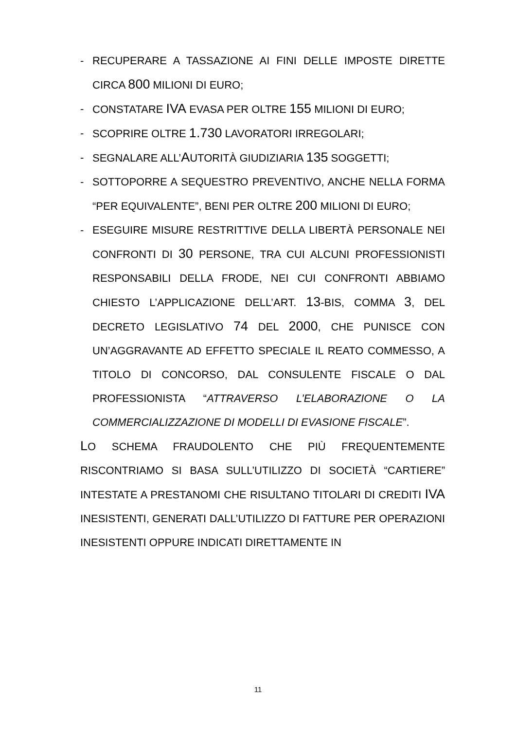- RECUPERARE A TASSAZIONE AI FINI DELLE IMPOSTE DIRETTE CIRCA 800 MILIONI DI EURO;
- CONSTATARE IVA EVASA PER OLTRE 155 MILIONI DI EURO;
- SCOPRIRE OLTRE 1.730 LAVORATORI IRREGOLARI;
- SEGNALARE ALL’AUTORITÀ GIUDIZIARIA 135 SOGGETTI;
- SOTTOPORRE A SEQUESTRO PREVENTIVO, ANCHE NELLA FORMA “PER EQUIVALENTE”, BENI PER OLTRE 200 MILIONI DI EURO;
- ESEGUIRE MISURE RESTRITTIVE DELLA LIBERTÀ PERSONALE NEI CONFRONTI DI 30 PERSONE, TRA CUI ALCUNI PROFESSIONISTI RESPONSABILI DELLA FRODE, NEI CUI CONFRONTI ABBIAMO CHIESTO L’APPLICAZIONE DELL’ART. 13-BIS, COMMA 3, DEL DECRETO LEGISLATIVO 74 DEL 2000, CHE PUNISCE CON UN’AGGRAVANTE AD EFFETTO SPECIALE IL REATO COMMESSO, A TITOLO DI CONCORSO, DAL CONSULENTE FISCALE O DAL PROFESSIONISTA “ATTRAVERSO L’ELABORAZIONE O LA COMMERCIALIZZAZIONE DI MODELLI DI EVASIONE FISCALE”.
LO SCHEMA FRAUDOLENTO CHE PIÙ FREQUENTEMENTE RISCONTRIAMO SI BASA SULL’UTILIZZO DI SOCIETÀ “CARTIERE” INTESTATE A PRESTANOMI CHE RISULTANO TITOLARI DI CREDITI IVA INESISTENTI, GENERATI DALL’UTILIZZO DI FATTURE PER OPERAZIONI INESISTENTI OPPURE INDICATI DIRETTAMENTE IN
11